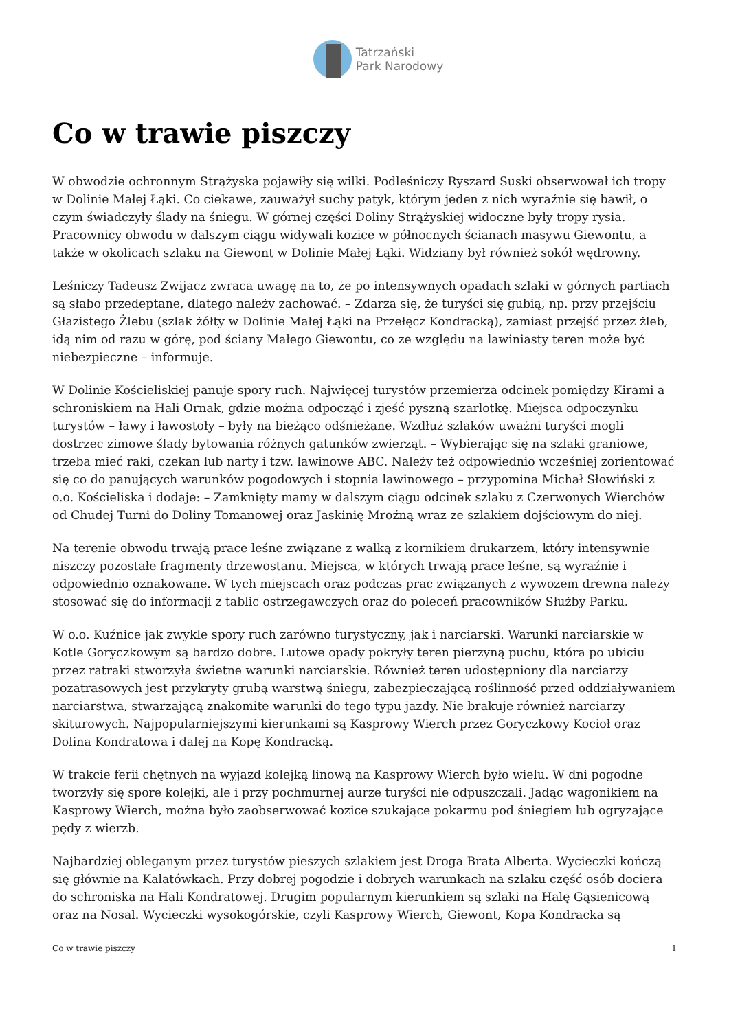Tatrzański
Park Narodowy
Co w trawie piszczy
W obwodzie ochronnym Strążyska pojawiły się wilki. Podleśniczy Ryszard Suski obserwował ich tropy w Dolinie Małej Łąki. Co ciekawe, zauważył suchy patyk, którym jeden z nich wyraźnie się bawił, o czym świadczyły ślady na śniegu. W górnej części Doliny Strążyskiej widoczne były tropy rysia. Pracownicy obwodu w dalszym ciągu widywali kozice w północnych ścianach masywu Giewontu, a także w okolicach szlaku na Giewont w Dolinie Małej Łąki. Widziany był również sokół wędrowny.
Leśniczy Tadeusz Zwijacz zwraca uwagę na to, że po intensywnych opadach szlaki w górnych partiach są słabo przedeptane, dlatego należy zachować. – Zdarza się, że turyści się gubią, np. przy przejściu Głazistego Żlebu (szlak żółty w Dolinie Małej Łąki na Przełęcz Kondracką), zamiast przejść przez żleb, idą nim od razu w górę, pod ściany Małego Giewontu, co ze względu na lawiniasty teren może być niebezpieczne – informuje.
W Dolinie Kościeliskiej panuje spory ruch. Najwięcej turystów przemierza odcinek pomiędzy Kirami a schroniskiem na Hali Ornak, gdzie można odpocząć i zjeść pyszną szarlotkę. Miejsca odpoczynku turystów – ławy i ławostoły – były na bieżąco odśnieżane. Wzdłuż szlaków uważni turyści mogli dostrzec zimowe ślady bytowania różnych gatunków zwierząt. – Wybierając się na szlaki graniowe, trzeba mieć raki, czekan lub narty i tzw. lawinowe ABC. Należy też odpowiednio wcześniej zorientować się co do panujących warunków pogodowych i stopnia lawinowego – przypomina Michał Słowiński z o.o. Kościeliska i dodaje: – Zamknięty mamy w dalszym ciągu odcinek szlaku z Czerwonych Wierchów od Chudej Turni do Doliny Tomanowej oraz Jaskinię Mroźną wraz ze szlakiem dojściowym do niej.
Na terenie obwodu trwają prace leśne związane z walką z kornikiem drukarzem, który intensywnie niszczy pozostałe fragmenty drzewostanu. Miejsca, w których trwają prace leśne, są wyraźnie i odpowiednio oznakowane. W tych miejscach oraz podczas prac związanych z wywozem drewna należy stosować się do informacji z tablic ostrzegawczych oraz do poleceń pracowników Służby Parku.
W o.o. Kuźnice jak zwykle spory ruch zarówno turystyczny, jak i narciarski. Warunki narciarskie w Kotle Goryczkowym są bardzo dobre. Lutowe opady pokryły teren pierzyną puchu, która po ubiciu przez ratraki stworzyła świetne warunki narciarskie. Również teren udostępniony dla narciarzy pozatrasowych jest przykryty grubą warstwą śniegu, zabezpieczającą roślinność przed oddziaływaniem narciarstwa, stwarzającą znakomite warunki do tego typu jazdy. Nie brakuje również narciarzy skiturowych. Najpopularniejszymi kierunkami są Kasprowy Wierch przez Goryczkowy Kocioł oraz Dolina Kondratowa i dalej na Kopę Kondracką.
W trakcie ferii chętnych na wyjazd kolejką linową na Kasprowy Wierch było wielu. W dni pogodne tworzyły się spore kolejki, ale i przy pochmurnej aurze turyści nie odpuszczali. Jadąc wagonikiem na Kasprowy Wierch, można było zaobserwować kozice szukające pokarmu pod śniegiem lub ogryzające pędy z wierzb.
Najbardziej obleganym przez turystów pieszych szlakiem jest Droga Brata Alberta. Wycieczki kończą się głównie na Kalatówkach. Przy dobrej pogodzie i dobrych warunkach na szlaku część osób dociera do schroniska na Hali Kondratowej. Drugim popularnym kierunkiem są szlaki na Halę Gąsienicową oraz na Nosal. Wycieczki wysokogórskie, czyli Kasprowy Wierch, Giewont, Kopa Kondracka są
Co w trawie piszczy 1